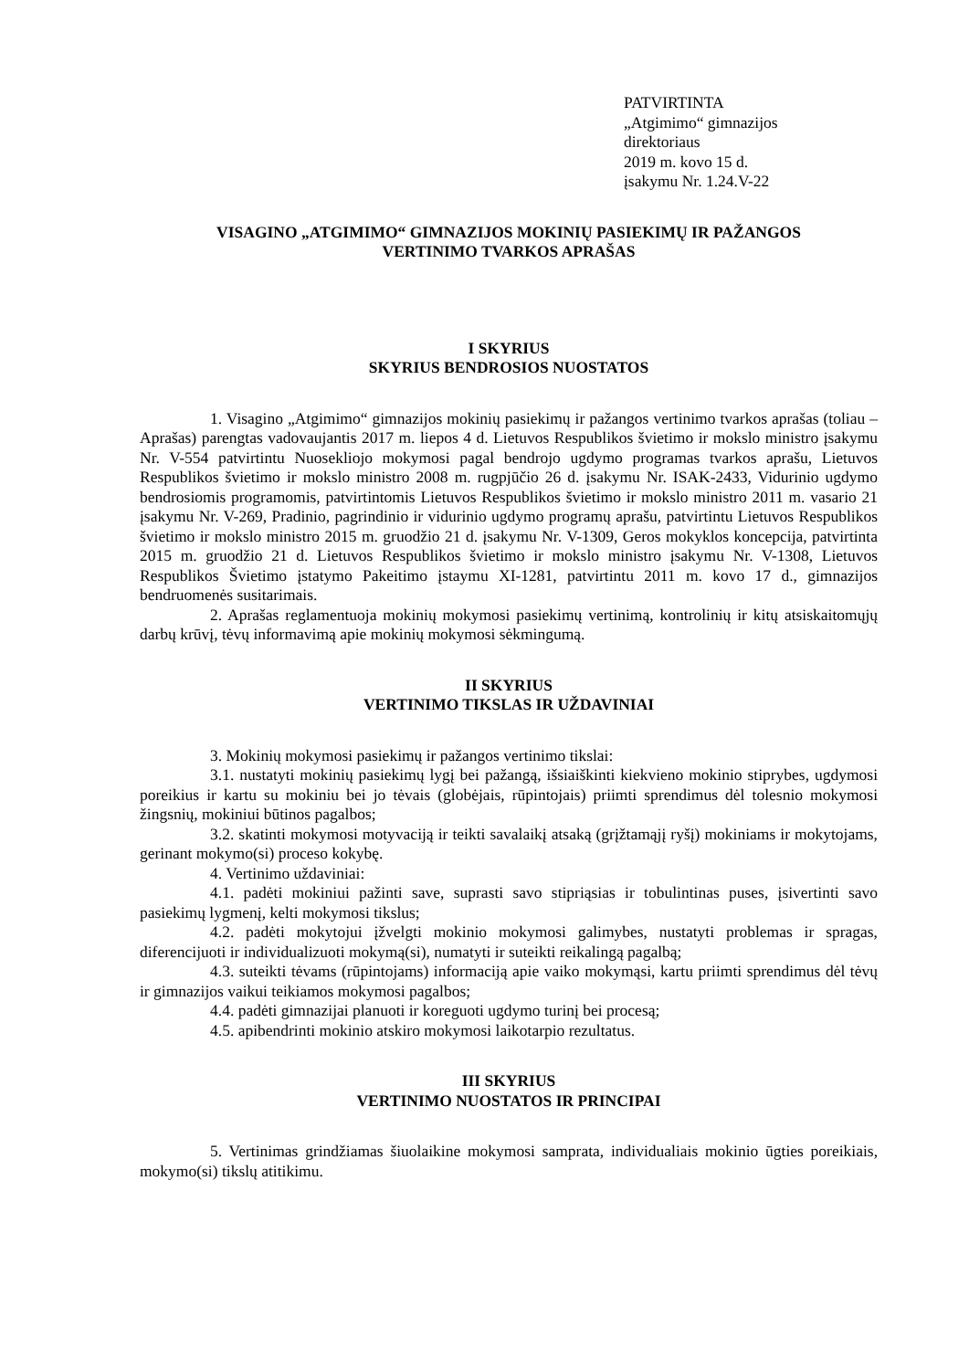PATVIRTINTA
„Atgimimo“ gimnazijos
direktoriaus
2019 m. kovo 15 d.
įsakymu Nr. 1.24.V-22
VISAGINO „ATGIMIMO“ GIMNAZIJOS MOKINIŲ PASIEKIMŲ IR PAŽANGOS
VERTINIMO TVARKOS APRAŠAS
I SKYRIUS
SKYRIUS BENDROSIOS NUOSTATOS
1. Visagino „Atgimimo“ gimnazijos mokinių pasiekimų ir pažangos vertinimo tvarkos aprašas (toliau – Aprašas) parengtas vadovaujantis 2017 m. liepos 4 d. Lietuvos Respublikos švietimo ir mokslo ministro įsakymu Nr. V-554 patvirtintu Nuosekliojo mokymosi pagal bendrojo ugdymo programas tvarkos aprašu, Lietuvos Respublikos švietimo ir mokslo ministro 2008 m. rugpjūčio 26 d. įsakymu Nr. ISAK-2433, Vidurinio ugdymo bendrosiomis programomis, patvirtintomis Lietuvos Respublikos švietimo ir mokslo ministro 2011 m. vasario 21 įsakymu Nr. V-269, Pradinio, pagrindinio ir vidurinio ugdymo programų aprašu, patvirtintu Lietuvos Respublikos švietimo ir mokslo ministro 2015 m. gruodžio 21 d. įsakymu Nr. V-1309, Geros mokyklos koncepcija, patvirtinta 2015 m. gruodžio 21 d. Lietuvos Respublikos švietimo ir mokslo ministro įsakymu Nr. V-1308, Lietuvos Respublikos Švietimo įstatymo Pakeitimo įstaymu XI-1281, patvirtintu 2011 m. kovo 17 d., gimnazijos bendruomenės susitarimais.
2. Aprašas reglamentuoja mokinių mokymosi pasiekimų vertinimą, kontrolinių ir kitų atsiskaitomųjų darbų krūvį, tėvų informavimą apie mokinių mokymosi sėkmingumą.
II SKYRIUS
VERTINIMO TIKSLAS IR UŽDAVINIAI
3. Mokinių mokymosi pasiekimų ir pažangos vertinimo tikslai:
3.1. nustatyti mokinių pasiekimų lygį bei pažangą, išsiaiškinti kiekvieno mokinio stiprybes, ugdymosi poreikius ir kartu su mokiniu bei jo tėvais (globėjais, rūpintojais) priimti sprendimus dėl tolesnio mokymosi žingsnių, mokiniui būtinos pagalbos;
3.2. skatinti mokymosi motyvaciją ir teikti savalaikį atsaką (grįžtamąjį ryšį) mokiniams ir mokytojams, gerinant mokymo(si) proceso kokybę.
4. Vertinimo uždaviniai:
4.1. padėti mokiniui pažinti save, suprasti savo stipriąsias ir tobulintinas puses, įsivertinti savo pasiekimų lygmenį, kelti mokymosi tikslus;
4.2. padėti mokytojui įžvelgti mokinio mokymosi galimybes, nustatyti problemas ir spragas, diferencijuoti ir individualizuoti mokymą(si), numatyti ir suteikti reikalingą pagalbą;
4.3. suteikti tėvams (rūpintojams) informaciją apie vaiko mokymąsi, kartu priimti sprendimus dėl tėvų ir gimnazijos vaikui teikiamos mokymosi pagalbos;
4.4. padėti gimnazijai planuoti ir koreguoti ugdymo turinį bei procesą;
4.5. apibendrinti mokinio atskiro mokymosi laikotarpio rezultatus.
III SKYRIUS
VERTINIMO NUOSTATOS IR PRINCIPAI
5. Vertinimas grindžiamas šiuolaikine mokymosi samprata, individualiais mokinio ūgties poreikiais, mokymo(si) tikslų atitikimu.